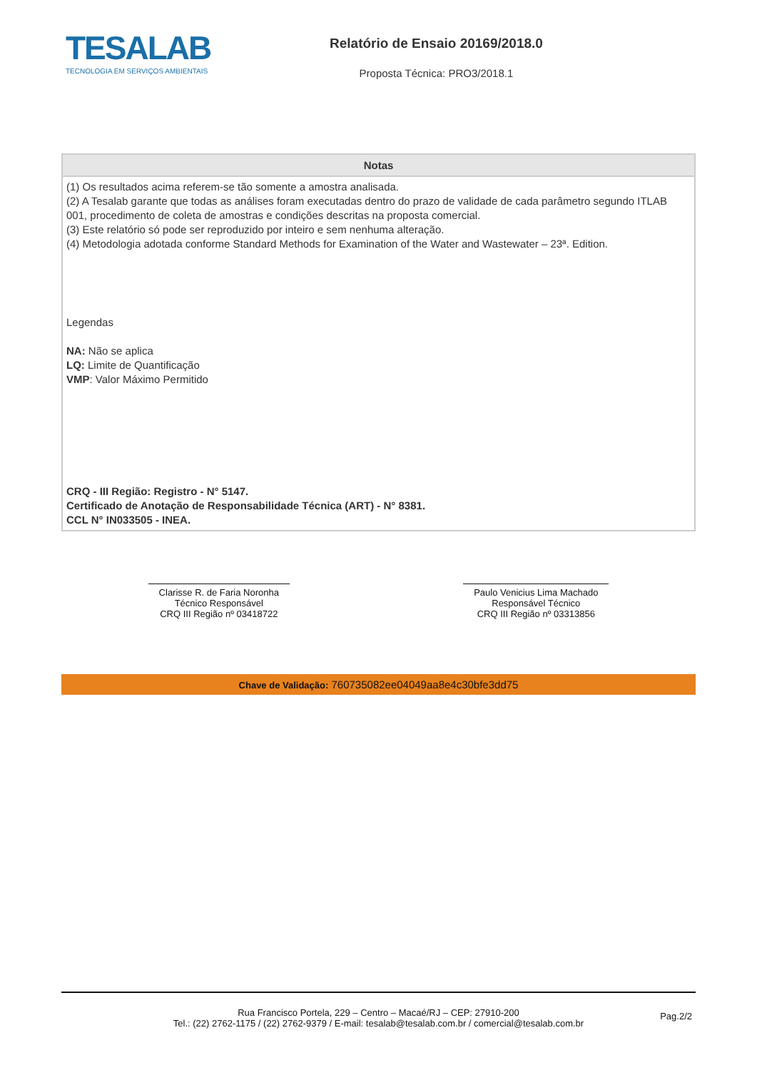TESALAB
TECNOLOGIA EM SERVIÇOS AMBIENTAIS
Relatório de Ensaio 20169/2018.0
Proposta Técnica: PRO3/2018.1
Notas
(1) Os resultados acima referem-se tão somente a amostra analisada.
(2) A Tesalab garante que todas as análises foram executadas dentro do prazo de validade de cada parâmetro segundo ITLAB 001, procedimento de coleta de amostras e condições descritas na proposta comercial.
(3) Este relatório só pode ser reproduzido por inteiro e sem nenhuma alteração.
(4) Metodologia adotada conforme Standard Methods for Examination of the Water and Wastewater – 23ª. Edition.
Legendas
NA: Não se aplica
LQ: Limite de Quantificação
VMP: Valor Máximo Permitido
CRQ - III Região: Registro - N° 5147.
Certificado de Anotação de Responsabilidade Técnica (ART) - N° 8381.
CCL N° IN033505 - INEA.
Clarisse R. de Faria Noronha
Técnico Responsável
CRQ III Região nº 03418722
Paulo Venicius Lima Machado
Responsável Técnico
CRQ III Região nº 03313856
Chave de Validação: 760735082ee04049aa8e4c30bfe3dd75
Rua Francisco Portela, 229 – Centro – Macaé/RJ – CEP: 27910-200
Tel.: (22) 2762-1175 / (22) 2762-9379 / E-mail: tesalab@tesalab.com.br / comercial@tesalab.com.br
Pag.2/2